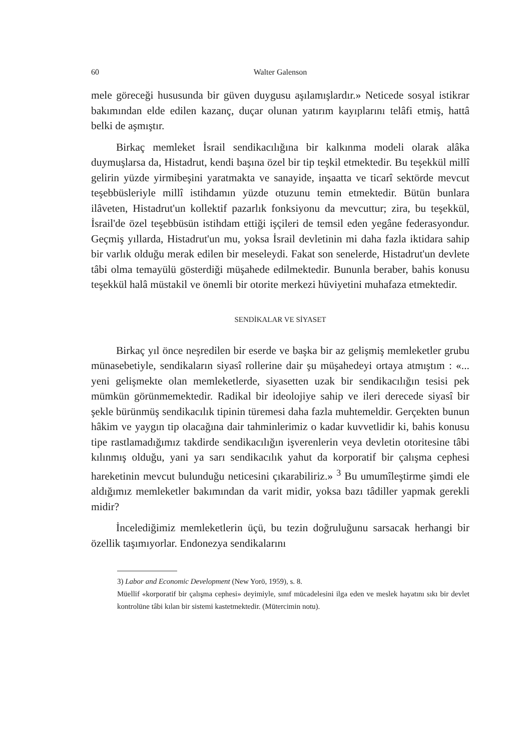60 Walter Galenson
mele göreceği hususunda bir güven duygusu aşılamışlardır.» Neticede sosyal istikrar bakımından elde edilen kazanç, duçar olunan yatırım kayıplarını telâfi etmiş, hattâ belki de aşmıştır.
Birkaç memleket İsrail sendikacılığına bir kalkınma modeli olarak alâka duymuşlarsa da, Histadrut, kendi başına özel bir tip teşkil etmektedir. Bu teşekkül millî gelirin yüzde yirmibeşini yaratmakta ve sanayide, inşaatta ve ticarî sektörde mevcut teşebbüsleriyle millî istihdamın yüzde otuzunu temin etmektedir. Bütün bunlara ilâveten, Histadrut'un kollektif pazarlık fonksiyonu da mevcuttur; zira, bu teşekkül, İsrail'de özel teşebbüsün istihdam ettiği işçileri de temsil eden yegâne federasyondur. Geçmiş yıllarda, Histadrut'un mu, yoksa İsrail devletinin mi daha fazla iktidara sahip bir varlık olduğu merak edilen bir meseleydi. Fakat son senelerde, Histadrut'un devlete tâbi olma temayülü gösterdiği müşahede edilmektedir. Bununla beraber, bahis konusu teşekkül halâ müstakil ve önemli bir otorite merkezi hüviyetini muhafaza etmektedir.
SENDİKALAR VE SİYASET
Birkaç yıl önce neşredilen bir eserde ve başka bir az gelişmiş memleketler grubu münasebetiyle, sendikaların siyasî rollerine dair şu müşahedeyi ortaya atmıştım : «... yeni gelişmekte olan memleketlerde, siyasetten uzak bir sendikacılığın tesisi pek mümkün görünmemektedir. Radikal bir ideolojiye sahip ve ileri derecede siyasî bir şekle bürünmüş sendikacılık tipinin türemesi daha fazla muhtemeldir. Gerçekten bunun hâkim ve yaygın tip olacağına dair tahminlerimiz o kadar kuvvetlidir ki, bahis konusu tipe rastlamadığımız takdirde sendikacılığın işverenlerin veya devletin otoritesine tâbi kılınmış olduğu, yani ya sarı sendikacılık yahut da korporatif bir çalışma cephesi hareketinin mevcut bulunduğu neticesini çıkarabiliriz.» <sup>3</sup> Bu umumîleştirme şimdi ele aldığımız memleketler bakımından da varit midir, yoksa bazı tâdiller yapmak gerekli midir?
İncelediğimiz memleketlerin üçü, bu tezin doğruluğunu sarsacak herhangi bir özellik taşımıyorlar. Endonezya sendikalarını
3) Labor and Economic Development (New Yorö, 1959), s. 8.
Müellif «korporatif bir çalışma cephesi» deyimiyle, sınıf mücadelesini ilga eden ve meslek hayatını sıkı bir devlet kontrolüne tâbi kılan bir sistemi kastetmektedir. (Mütercimin notu).